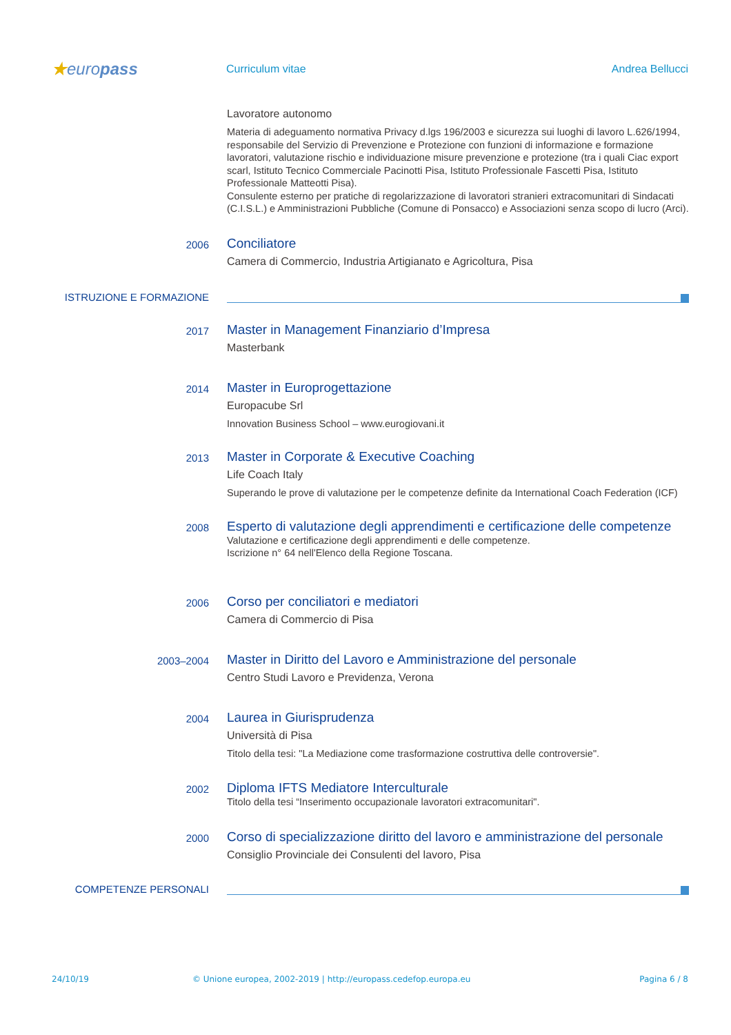★europass
Curriculum vitae Andrea Bellucci
Lavoratore autonomo
Materia di adeguamento normativa Privacy d.lgs 196/2003 e sicurezza sui luoghi di lavoro L.626/1994, responsabile del Servizio di Prevenzione e Protezione con funzioni di informazione e formazione lavoratori, valutazione rischio e individuazione misure prevenzione e protezione (tra i quali Ciac export scarl, Istituto Tecnico Commerciale Pacinotti Pisa, Istituto Professionale Fascetti Pisa, Istituto Professionale Matteotti Pisa).
Consulente esterno per pratiche di regolarizzazione di lavoratori stranieri extracomunitari di Sindacati (C.I.S.L.) e Amministrazioni Pubbliche (Comune di Ponsacco) e Associazioni senza scopo di lucro (Arci).
2006
Conciliatore
Camera di Commercio, Industria Artigianato e Agricoltura, Pisa
ISTRUZIONE E FORMAZIONE
2017
Master in Management Finanziario d’Impresa
Masterbank
2014
Master in Europrogettazione
Europacube Srl
Innovation Business School – www.eurogiovani.it
2013
Master in Corporate & Executive Coaching
Life Coach Italy
Superando le prove di valutazione per le competenze definite da International Coach Federation (ICF)
2008
Esperto di valutazione degli apprendimenti e certificazione delle competenze
Valutazione e certificazione degli apprendimenti e delle competenze.
Iscrizione n° 64 nell'Elenco della Regione Toscana.
2006
Corso per conciliatori e mediatori
Camera di Commercio di Pisa
2003–2004
Master in Diritto del Lavoro e Amministrazione del personale
Centro Studi Lavoro e Previdenza, Verona
2004
Laurea in Giurisprudenza
Università di Pisa
Titolo della tesi: "La Mediazione come trasformazione costruttiva delle controversie".
2002
Diploma IFTS Mediatore Interculturale
Titolo della tesi “Inserimento occupazionale lavoratori extracomunitari".
2000
Corso di specializzazione diritto del lavoro e amministrazione del personale
Consiglio Provinciale dei Consulenti del lavoro, Pisa
COMPETENZE PERSONALI
24/10/19 © Unione europea, 2002-2019 | http://europass.cedefop.europa.eu Pagina 6 / 8